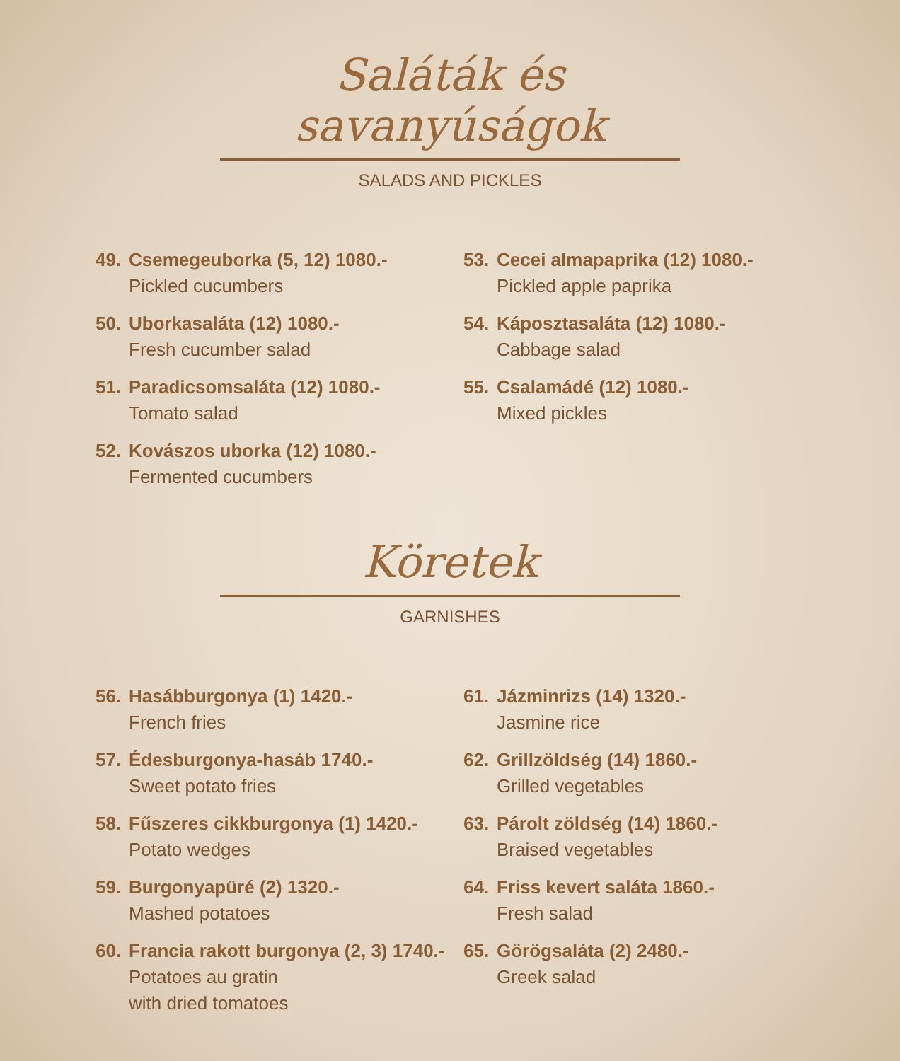Saláták és
savanyúságok
SALADS AND PICKLES
49. Csemegeuborka (5, 12) 1080.-
Pickled cucumbers
50. Uborkasaláta (12) 1080.-
Fresh cucumber salad
51. Paradicsomsaláta (12) 1080.-
Tomato salad
52. Kovászos uborka (12) 1080.-
Fermented cucumbers
53. Cecei almapaprika (12) 1080.-
Pickled apple paprika
54. Káposztasaláta (12) 1080.-
Cabbage salad
55. Csalamádé (12) 1080.-
Mixed pickles
Köretek
GARNISHES
56. Hasábburgonya (1) 1420.-
French fries
57. Édesburgonya-hasáb 1740.-
Sweet potato fries
58. Fűszeres cikkburgonya (1) 1420.-
Potato wedges
59. Burgonyapüré (2) 1320.-
Mashed potatoes
60. Francia rakott burgonya (2, 3) 1740.-
Potatoes au gratin
with dried tomatoes
61. Jázminrizs (14) 1320.-
Jasmine rice
62. Grillzöldség (14) 1860.-
Grilled vegetables
63. Párolt zöldség (14) 1860.-
Braised vegetables
64. Friss kevert saláta 1860.-
Fresh salad
65. Görögsaláta (2) 2480.-
Greek salad